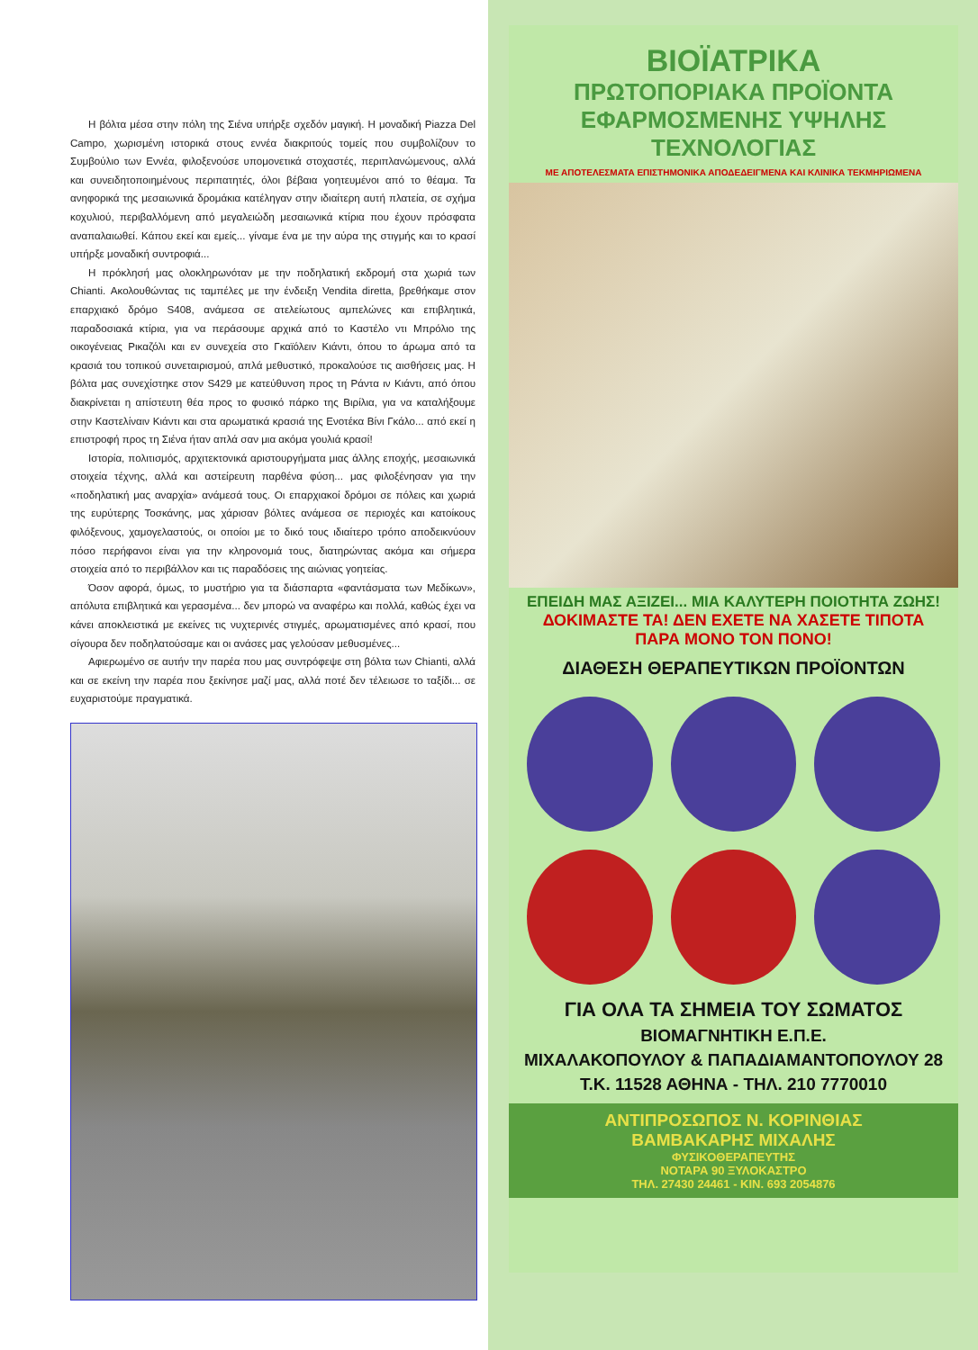Η βόλτα μέσα στην πόλη της Σιένα υπήρξε σχεδόν μαγική. Η μοναδική Piazza Del Campo, χωρισμένη ιστορικά στους εννέα διακριτούς τομείς που συμβολίζουν το Συμβούλιο των Εννέα, φιλοξενούσε υπομονετικά στοχαστές, περιπλανώμενους, αλλά και συνειδητοποιημένους περιπατητές, όλοι βέβαια γοητευμένοι από το θέαμα. Τα ανηφορικά της μεσαιωνικά δρομάκια κατέληγαν στην ιδιαίτερη αυτή πλατεία, σε σχήμα κοχυλιού, περιβαλλόμενη από μεγαλειώδη μεσαιωνικά κτίρια που έχουν πρόσφατα αναπαλαιωθεί. Κάπου εκεί και εμείς... γίναμε ένα με την αύρα της στιγμής και το κρασί υπήρξε μοναδική συντροφιά...
Η πρόκλησή μας ολοκληρωνόταν με την ποδηλατική εκδρομή στα χωριά των Chianti. Ακολουθώντας τις ταμπέλες με την ένδειξη Vendita diretta, βρεθήκαμε στον επαρχιακό δρόμο S408, ανάμεσα σε ατελείωτους αμπελώνες και επιβλητικά, παραδοσιακά κτίρια, για να περάσουμε αρχικά από το Καστέλο ντι Μπρόλιο της οικογένειας Ρικαζόλι και εν συνεχεία στο Γκαϊόλειν Κιάντι, όπου το άρωμα από τα κρασιά του τοπικού συνεταιρισμού, απλά μεθυστικό, προκαλούσε τις αισθήσεις μας. Η βόλτα μας συνεχίστηκε στον S429 με κατεύθυνση προς τη Ράντα ιν Κιάντι, από όπου διακρίνεται η απίστευτη θέα προς το φυσικό πάρκο της Βιρίλια, για να καταλήξουμε στην Καστελίναιν Κιάντι και στα αρωματικά κρασιά της Ενοτέκα Βίνι Γκάλο... από εκεί η επιστροφή προς τη Σιένα ήταν απλά σαν μια ακόμα γουλιά κρασί!
Ιστορία, πολιτισμός, αρχιτεκτονικά αριστουργήματα μιας άλλης εποχής, μεσαιωνικά στοιχεία τέχνης, αλλά και αστείρευτη παρθένα φύση... μας φιλοξένησαν για την «ποδηλατική μας αναρχία» ανάμεσά τους. Οι επαρχιακοί δρόμοι σε πόλεις και χωριά της ευρύτερης Τοσκάνης, μας χάρισαν βόλτες ανάμεσα σε περιοχές και κατοίκους φιλόξενους, χαμογελαστούς, οι οποίοι με το δικό τους ιδιαίτερο τρόπο αποδεικνύουν πόσο περήφανοι είναι για την κληρονομιά τους, διατηρώντας ακόμα και σήμερα στοιχεία από το περιβάλλον και τις παραδόσεις της αιώνιας γοητείας.
Όσον αφορά, όμως, το μυστήριο για τα διάσπαρτα «φαντάσματα των Μεδίκων», απόλυτα επιβλητικά και γερασμένα... δεν μπορώ να αναφέρω και πολλά, καθώς έχει να κάνει αποκλειστικά με εκείνες τις νυχτερινές στιγμές, αρωματισμένες από κρασί, που σίγουρα δεν ποδηλατούσαμε και οι ανάσες μας γελούσαν μεθυσμένες...
Αφιερωμένο σε αυτήν την παρέα που μας συντρόφεψε στη βόλτα των Chianti, αλλά και σε εκείνη την παρέα που ξεκίνησε μαζί μας, αλλά ποτέ δεν τέλειωσε το ταξίδι... σε ευχαριστούμε πραγματικά.
ΒΙΟΪΑΤΡΙΚΑ
ΠΡΩΤΟΠΟΡΙΑΚΑ ΠΡΟΪΟΝΤΑ
ΕΦΑΡΜΟΣΜΕΝΗΣ ΥΨΗΛΗΣ ΤΕΧΝΟΛΟΓΙΑΣ
ΜΕ ΑΠΟΤΕΛΕΣΜΑΤΑ ΕΠΙΣΤΗΜΟΝΙΚΑ ΑΠΟΔΕΔΕΙΓΜΕΝΑ ΚΑΙ ΚΛΙΝΙΚΑ ΤΕΚΜΗΡΙΩΜΕΝΑ
ΕΠΕΙΔΗ ΜΑΣ ΑΞΙΖΕΙ... ΜΙΑ ΚΑΛΥΤΕΡΗ ΠΟΙΟΤΗΤΑ ΖΩΗΣ!
ΔΟΚΙΜΑΣΤΕ ΤΑ! ΔΕΝ ΕΧΕΤΕ ΝΑ ΧΑΣΕΤΕ ΤΙΠΟΤΑ
ΠΑΡΑ ΜΟΝΟ ΤΟΝ ΠΟΝΟ!
ΔΙΑΘΕΣΗ ΘΕΡΑΠΕΥΤΙΚΩΝ ΠΡΟΪΟΝΤΩΝ
ΓΙΑ ΟΛΑ ΤΑ ΣΗΜΕΙΑ ΤΟΥ ΣΩΜΑΤΟΣ
ΒΙΟΜΑΓΝΗΤΙΚΗ Ε.Π.Ε.
ΜΙΧΑΛΑΚΟΠΟΥΛΟΥ & ΠΑΠΑΔΙΑΜΑΝΤΟΠΟΥΛΟΥ 28
Τ.Κ. 11528 ΑΘΗΝΑ - ΤΗΛ. 210 7770010
ΑΝΤΙΠΡΟΣΩΠΟΣ Ν. ΚΟΡΙΝΘΙΑΣ
ΒΑΜΒΑΚΑΡΗΣ ΜΙΧΑΛΗΣ
ΦΥΣΙΚΟΘΕΡΑΠΕΥΤΗΣ
ΝΟΤΑΡΑ 90 ΞΥΛΟΚΑΣΤΡΟ
ΤΗΛ. 27430 24461 - ΚΙΝ. 693 2054876